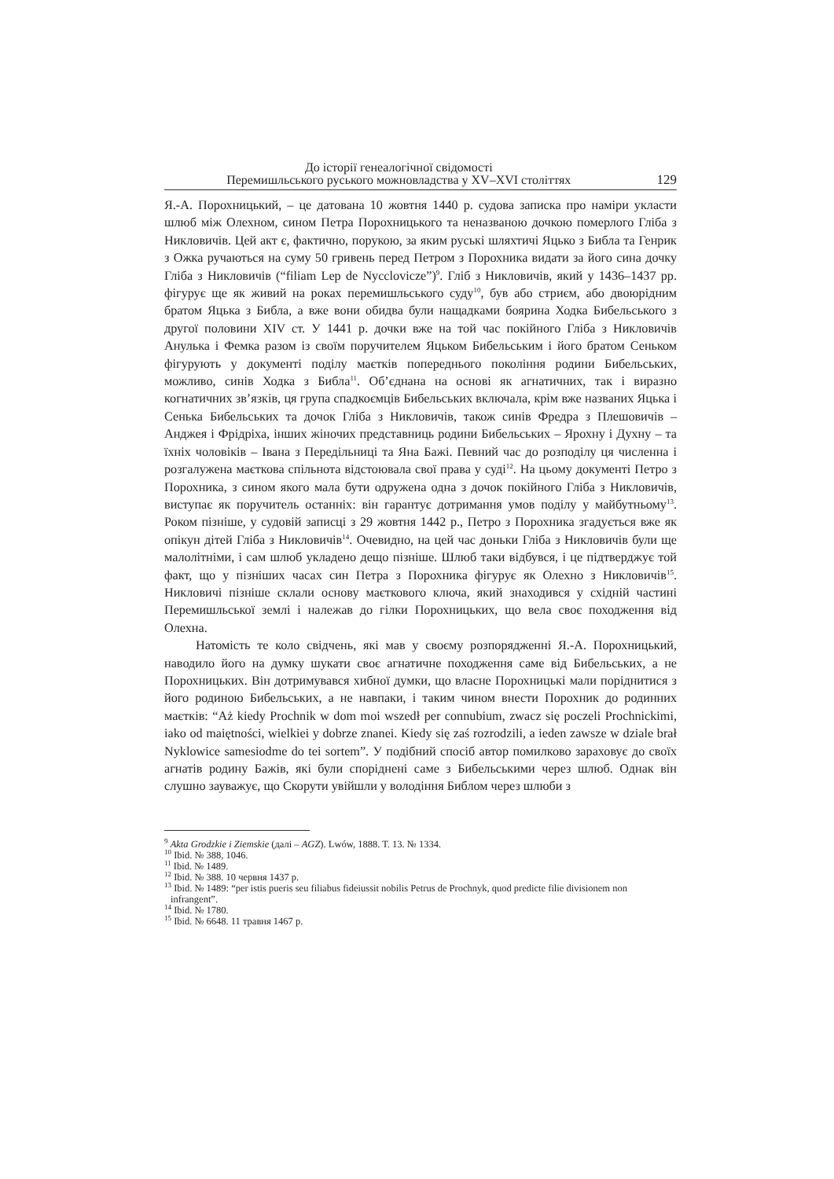До історії генеалогічної свідомості
Перемишльського руського можновладства у XV–XVI століттях
129
Я.-А. Порохницький, – це датована 10 жовтня 1440 р. судова записка про наміри укласти шлюб між Олехном, сином Петра Порохницького та неназваною дочкою померлого Гліба з Никловичів. Цей акт є, фактично, порукою, за яким руські шляхтичі Яцько з Библа та Генрик з Ожка ручаються на суму 50 гривень перед Петром з Порохника видати за його сина дочку Гліба з Никловичів (“filiam Lep de Nycclovicze”)<sup>9</sup>. Гліб з Никловичів, який у 1436–1437 рр. фігурує ще як живий на роках перемишльського суду<sup>10</sup>, був або стриєм, або двоюрідним братом Яцька з Библа, а вже вони обидва були нащадками боярина Ходка Бибельського з другої половини XIV ст. У 1441 р. дочки вже на той час покійного Гліба з Никловичів Анулька і Фемка разом із своїм поручителем Яцьком Бибельським і його братом Сеньком фігурують у документі поділу маєтків попереднього покоління родини Бибельських, можливо, синів Ходка з Библа<sup>11</sup>. Об’єднана на основі як агнатичних, так і виразно когнатичних зв’язків, ця група спадкоємців Бибельських включала, крім вже названих Яцька і Сенька Бибельських та дочок Гліба з Никловичів, також синів Фредра з Плешовичів – Анджея і Фрідріха, інших жіночих представниць родини Бибельських – Ярохну і Духну – та їхніх чоловіків – Івана з Передільниці та Яна Бажі. Певний час до розподілу ця численна і розгалужена маєткова спільнота відстоювала свої права у суді<sup>12</sup>. На цьому документі Петро з Порохника, з сином якого мала бути одружена одна з дочок покійного Гліба з Никловичів, виступає як поручитель останніх: він гарантує дотримання умов поділу у майбутньому<sup>13</sup>. Роком пізніше, у судовій записці з 29 жовтня 1442 р., Петро з Порохника згадується вже як опікун дітей Гліба з Никловичів<sup>14</sup>. Очевидно, на цей час доньки Гліба з Никловичів були ще малолітніми, і сам шлюб укладено дещо пізніше. Шлюб таки відбувся, і це підтверджує той факт, що у пізніших часах син Петра з Порохника фігурує як Олехно з Никловичів<sup>15</sup>. Никловичі пізніше склали основу маєткового ключа, який знаходився у східній частині Перемишльської землі і належав до гілки Порохницьких, що вела своє походження від Олехна.
Натомість те коло свідчень, які мав у своєму розпорядженні Я.-А. Порохницький, наводило його на думку шукати своє агнатичне походження саме від Бибельських, а не Порохницьких. Він дотримувався хибної думки, що власне Порохницькі мали поріднитися з його родиною Бибельських, а не навпаки, і таким чином внести Порохник до родинних маєтків: “Aż kiedy Prochnik w dom moi wszedł per connubium, zwacz się poczeli Prochnickimi, iako od maiętności, wielkiei y dobrze znanei. Kiedy się zaś rozrodzili, a ieden zawsze w dziale brał Nyklowice samesiodme do tei sortem”. У подібний спосіб автор помилково зараховує до своїх агнатів родину Бажів, які були споріднені саме з Бибельськими через шлюб. Однак він слушно зауважує, що Скорути увійшли у володіння Библом через шлюби з
<sup>9</sup> Akta Grodzkie i Ziemskie (далі – AGZ). Lwów, 1888. T. 13. № 1334.
<sup>10</sup> Ibid. № 388, 1046.
<sup>11</sup> Ibid. № 1489.
<sup>12</sup> Ibid. № 388. 10 червня 1437 р.
<sup>13</sup> Ibid. № 1489: “per istis pueris seu filiabus fideiussit nobilis Petrus de Prochnyk, quod predicte filie divisionem non infrangent”.
<sup>14</sup> Ibid. № 1780.
<sup>15</sup> Ibid. № 6648. 11 травня 1467 р.